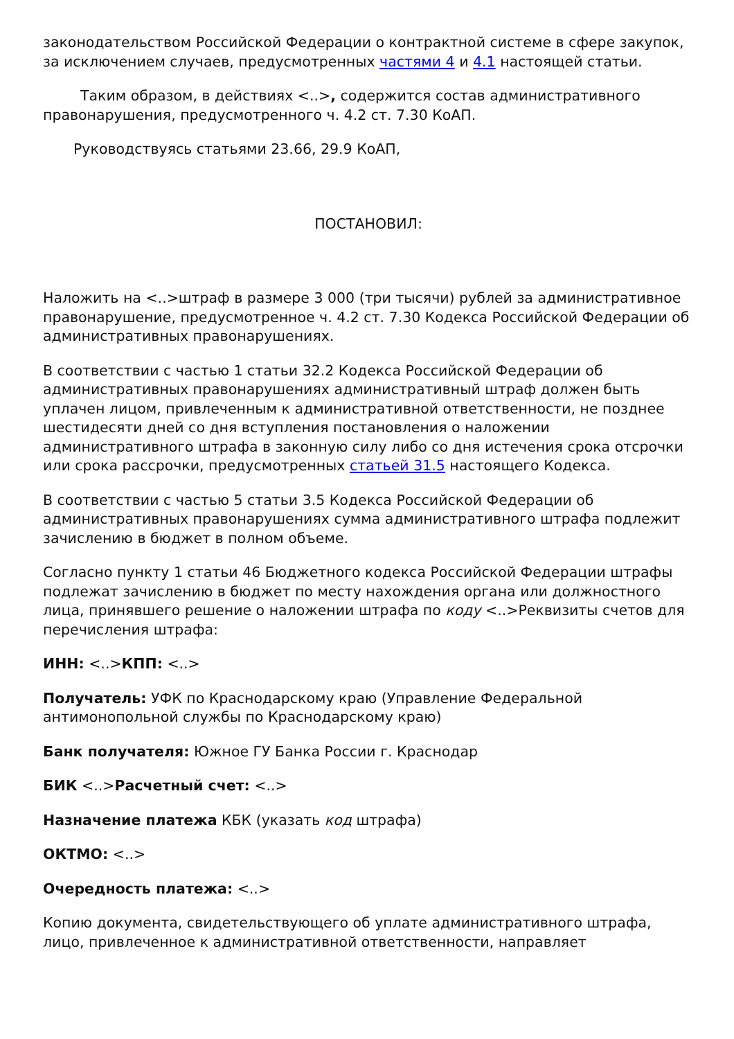законодательством Российской Федерации о контрактной системе в сфере закупок, за исключением случаев, предусмотренных частями 4 и 4.1 настоящей статьи.
Таким образом, в действиях <..>, содержится состав административного правонарушения, предусмотренного ч. 4.2 ст. 7.30 КоАП.
Руководствуясь статьями 23.66, 29.9 КоАП,
ПОСТАНОВИЛ:
Наложить на <..>штраф в размере 3 000 (три тысячи) рублей за административное правонарушение, предусмотренное ч. 4.2 ст. 7.30 Кодекса Российской Федерации об административных правонарушениях.
В соответствии с частью 1 статьи 32.2 Кодекса Российской Федерации об административных правонарушениях административный штраф должен быть уплачен лицом, привлеченным к административной ответственности, не позднее шестидесяти дней со дня вступления постановления о наложении административного штрафа в законную силу либо со дня истечения срока отсрочки или срока рассрочки, предусмотренных статьей 31.5 настоящего Кодекса.
В соответствии с частью 5 статьи 3.5 Кодекса Российской Федерации об административных правонарушениях сумма административного штрафа подлежит зачислению в бюджет в полном объеме.
Согласно пункту 1 статьи 46 Бюджетного кодекса Российской Федерации штрафы подлежат зачислению в бюджет по месту нахождения органа или должностного лица, принявшего решение о наложении штрафа по коду <..>Реквизиты счетов для перечисления штрафа:
ИНН: <..>КПП: <..>
Получатель: УФК по Краснодарскому краю (Управление Федеральной антимонопольной службы по Краснодарскому краю)
Банк получателя: Южное ГУ Банка России г. Краснодар
БИК <..>Расчетный счет: <..>
Назначение платежа КБК (указать код штрафа)
ОКТМО: <..>
Очередность платежа: <..>
Копию документа, свидетельствующего об уплате административного штрафа, лицо, привлеченное к административной ответственности, направляет